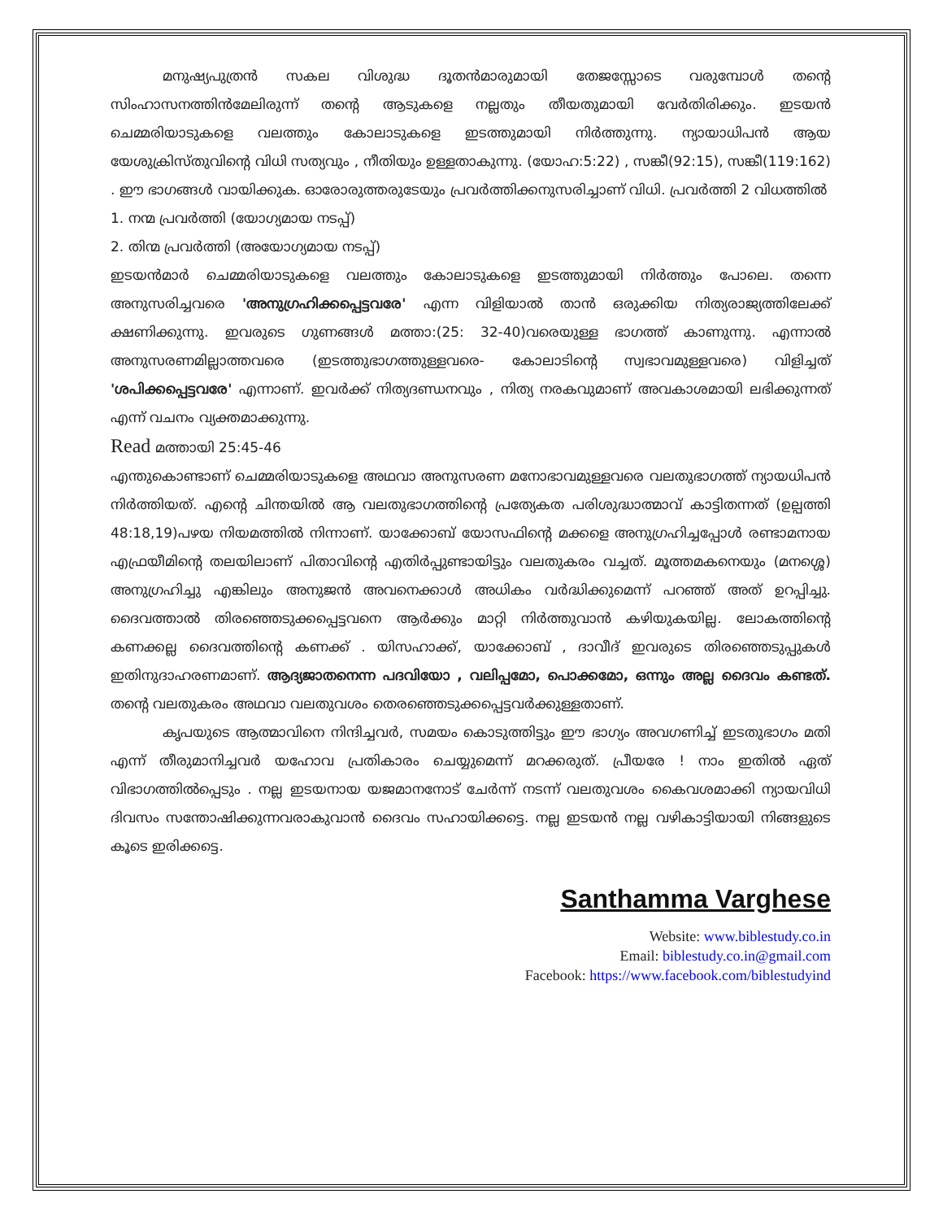മനുഷ്യപുത്രൻ സകല വിശുദ്ധ ദൂതൻമാരുമായി തേജസ്സോടെ വരുമ്പോൾ തന്റെ സിംഹാസനത്തിൻമേലിരുന്ന് തന്റെ ആടുകളെ നല്ലതും തീയതുമായി വേർതിരിക്കും. ഇടയൻ ചെമ്മരിയാടുകളെ വലത്തും കോലാടുകളെ ഇടത്തുമായി നിർത്തുന്നു. ന്യായാധിപൻ ആയ യേശുക്രിസ്തുവിന്റെ വിധി സത്യവും , നീതിയും ഉള്ളതാകുന്നു. (യോഹ:5:22) , സങ്കീ(92:15), സങ്കീ(119:162) . ഈ ഭാഗങ്ങൾ വായിക്കുക. ഓരോരുത്തരുടേയും പ്രവർത്തിക്കനുസരിച്ചാണ് വിധി. പ്രവർത്തി 2 വിധത്തിൽ
1. നന്മ പ്രവർത്തി (യോഗ്യമായ നടപ്പ്)
2. തിന്മ പ്രവർത്തി (അയോഗ്യമായ നടപ്പ്)
ഇടയൻമാർ ചെമ്മരിയാടുകളെ വലത്തും കോലാടുകളെ ഇടത്തുമായി നിർത്തും പോലെ. തന്നെ അനുസരിച്ചവരെ 'അനുഗ്രഹിക്കപ്പെട്ടവരേ' എന്ന വിളിയാൽ താൻ ഒരുക്കിയ നിത്യരാജ്യത്തിലേക്ക് ക്ഷണിക്കുന്നു. ഇവരുടെ ഗുണങ്ങൾ മത്താ:(25: 32-40)വരെയുള്ള ഭാഗത്ത് കാണുന്നു. എന്നാൽ അനുസരണമില്ലാത്തവരെ (ഇടത്തുഭാഗത്തുള്ളവരെ- കോലാടിന്റെ സ്വഭാവമുള്ളവരെ) വിളിച്ചത് 'ശപിക്കപ്പെട്ടവരേ' എന്നാണ്. ഇവർക്ക് നിത്യദണ്ഡനവും , നിത്യ നരകവുമാണ് അവകാശമായി ലഭിക്കുന്നത് എന്ന് വചനം വ്യക്തമാക്കുന്നു.
Read മത്തായി 25:45-46
എന്തുകൊണ്ടാണ് ചെമ്മരിയാടുകളെ അഥവാ അനുസരണ മനോഭാവമുള്ളവരെ വലതുഭാഗത്ത് ന്യായധിപൻ നിർത്തിയത്. എന്റെ ചിന്തയിൽ ആ വലതുഭാഗത്തിന്റെ പ്രത്യേകത പരിശുദ്ധാത്മാവ് കാട്ടിതന്നത് (ഉല്പത്തി 48:18,19)പഴയ നിയമത്തിൽ നിന്നാണ്. യാക്കോബ് യോസഫിന്റെ മക്കളെ അനുഗ്രഹിച്ചപ്പോൾ രണ്ടാമനായ എഫ്രയീമിന്റെ തലയിലാണ് പിതാവിന്റെ എതിർപ്പുണ്ടായിട്ടും വലതുകരം വച്ചത്. മൂത്തമകനെയും (മനശ്ശെ) അനുഗ്രഹിച്ചു എങ്കിലും അനുജൻ അവനെക്കാൾ അധികം വർദ്ധിക്കുമെന്ന് പറഞ്ഞ് അത് ഉറപ്പിച്ചു. ദൈവത്താൽ തിരഞ്ഞെടുക്കപ്പെട്ടവനെ ആർക്കും മാറ്റി നിർത്തുവാൻ കഴിയുകയില്ല. ലോകത്തിന്റെ കണക്കല്ല ദൈവത്തിന്റെ കണക്ക് . യിസഹാക്ക്, യാക്കോബ് , ദാവീദ് ഇവരുടെ തിരഞ്ഞെടുപ്പുകൾ ഇതിനുദാഹരണമാണ്. ആദ്യജാതനെന്ന പദവിയോ , വലിപ്പമോ, പൊക്കമോ, ഒന്നും അല്ല ദൈവം കണ്ടത്. തന്റെ വലതുകരം അഥവാ വലതുവശം തെരഞ്ഞെടുക്കപ്പെട്ടവർക്കുള്ളതാണ്.
കൃപയുടെ ആത്മാവിനെ നിന്ദിച്ചവർ, സമയം കൊടുത്തിട്ടും ഈ ഭാഗ്യം അവഗണിച്ച് ഇടതുഭാഗം മതി എന്ന് തീരുമാനിച്ചവർ യഹോവ പ്രതികാരം ചെയ്യുമെന്ന് മറക്കരുത്. പ്രീയരേ ! നാം ഇതിൽ ഏത് വിഭാഗത്തിൽപ്പെടും . നല്ല ഇടയനായ യജമാനനോട് ചേർന്ന് നടന്ന് വലതുവശം കൈവശമാക്കി ന്യായവിധി ദിവസം സന്തോഷിക്കുന്നവരാകുവാൻ ദൈവം സഹായിക്കട്ടെ. നല്ല ഇടയൻ നല്ല വഴികാട്ടിയായി നിങ്ങളുടെ കൂടെ ഇരിക്കട്ടെ.
Santhamma Varghese
Website: www.biblestudy.co.in
Email: biblestudy.co.in@gmail.com
Facebook: https://www.facebook.com/biblestudyind